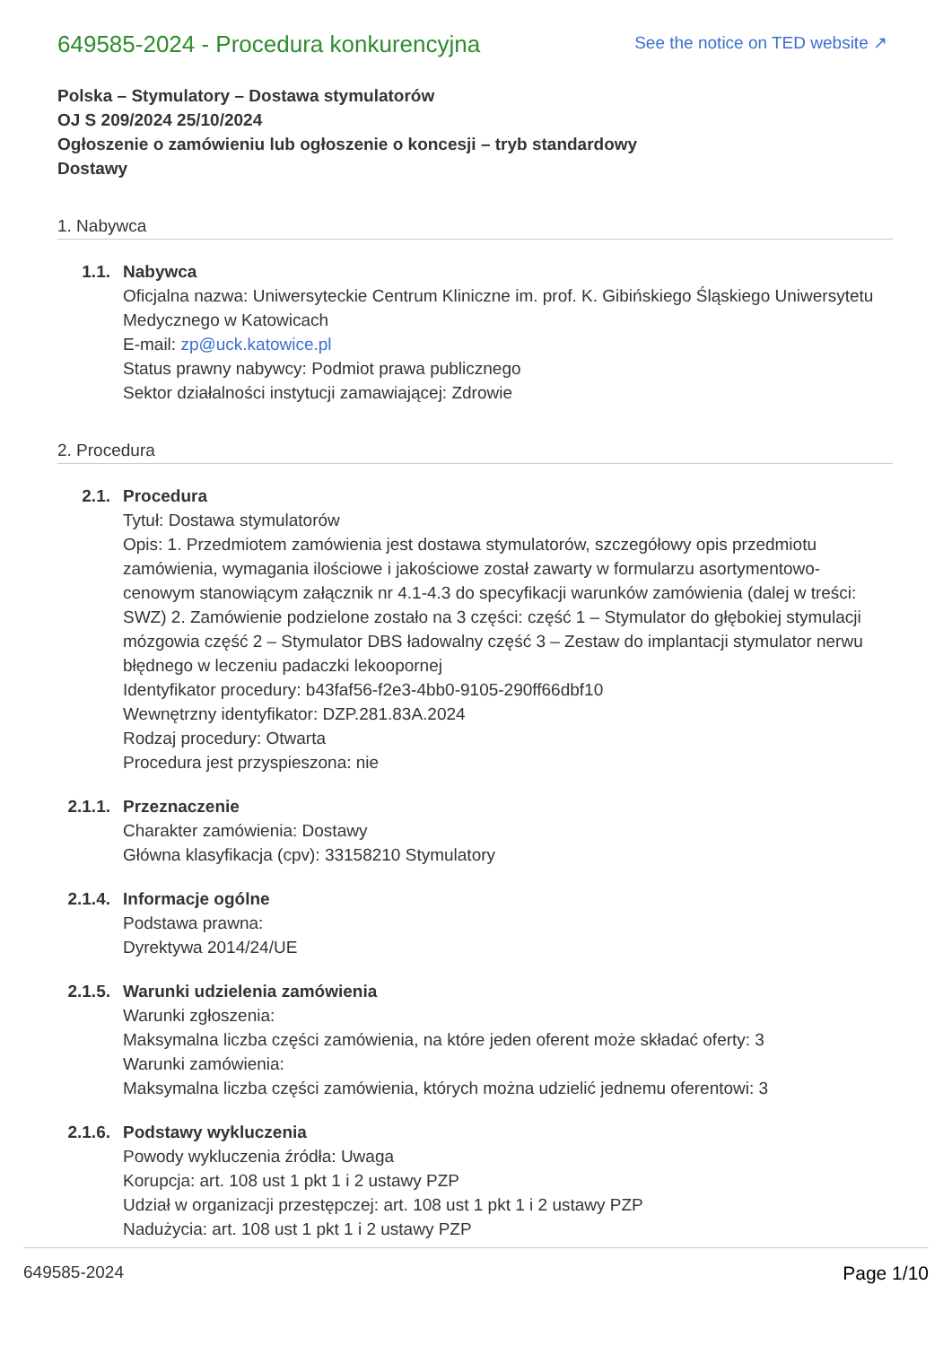649585-2024 - Procedura konkurencyjna
See the notice on TED website ↗
Polska – Stymulatory – Dostawa stymulatorów
OJ S 209/2024 25/10/2024
Ogłoszenie o zamówieniu lub ogłoszenie o koncesji – tryb standardowy
Dostawy
1. Nabywca
1.1. Nabywca
Oficjalna nazwa: Uniwersyteckie Centrum Kliniczne im. prof. K. Gibińskiego Śląskiego Uniwersytetu Medycznego w Katowicach
E-mail: zp@uck.katowice.pl
Status prawny nabywcy: Podmiot prawa publicznego
Sektor działalności instytucji zamawiającej: Zdrowie
2. Procedura
2.1. Procedura
Tytuł: Dostawa stymulatorów
Opis: 1. Przedmiotem zamówienia jest dostawa stymulatorów, szczegółowy opis przedmiotu zamówienia, wymagania ilościowe i jakościowe został zawarty w formularzu asortymentowo-cenowym stanowiącym załącznik nr 4.1-4.3 do specyfikacji warunków zamówienia (dalej w treści: SWZ) 2. Zamówienie podzielone zostało na 3 części: część 1 – Stymulator do głębokiej stymulacji mózgowia część 2 – Stymulator DBS ładowalny część 3 – Zestaw do implantacji stymulator nerwu błędnego w leczeniu padaczki lekoopornej
Identyfikator procedury: b43faf56-f2e3-4bb0-9105-290ff66dbf10
Wewnętrzny identyfikator: DZP.281.83A.2024
Rodzaj procedury: Otwarta
Procedura jest przyspieszona: nie
2.1.1. Przeznaczenie
Charakter zamówienia: Dostawy
Główna klasyfikacja (cpv): 33158210 Stymulatory
2.1.4. Informacje ogólne
Podstawa prawna:
Dyrektywa 2014/24/UE
2.1.5. Warunki udzielenia zamówienia
Warunki zgłoszenia:
Maksymalna liczba części zamówienia, na które jeden oferent może składać oferty: 3
Warunki zamówienia:
Maksymalna liczba części zamówienia, których można udzielić jednemu oferentowi: 3
2.1.6. Podstawy wykluczenia
Powody wykluczenia źródła: Uwaga
Korupcja: art. 108 ust 1 pkt 1 i 2 ustawy PZP
Udział w organizacji przestępczej: art. 108 ust 1 pkt 1 i 2 ustawy PZP
Nadużycia: art. 108 ust 1 pkt 1 i 2 ustawy PZP
649585-2024 Page 1/10